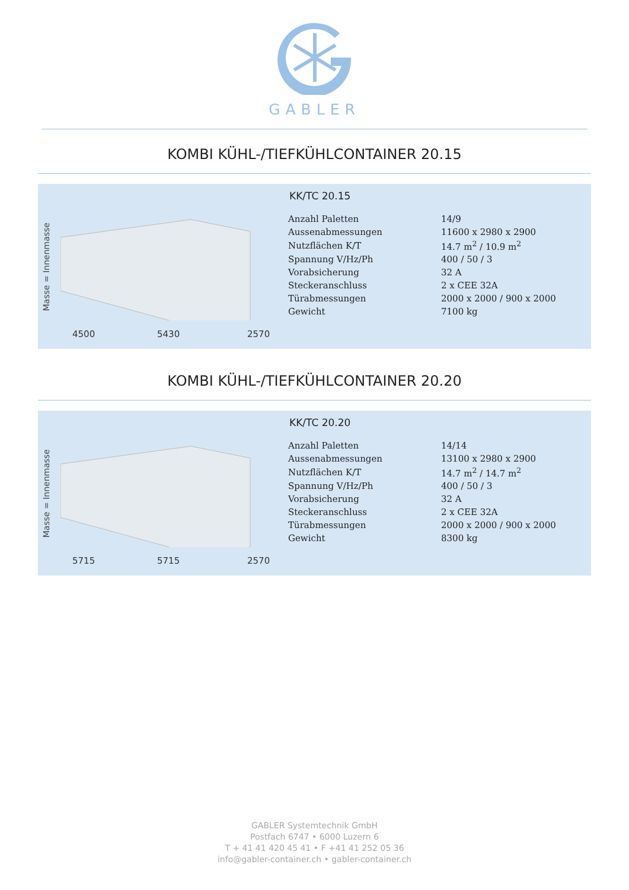GABLER
KOMBI KÜHL-/TIEFKÜHLCONTAINER 20.15
Masse = Innenmasse
4500 5430 2570
KK/TC 20.15
| Anzahl Paletten | 14/9 |
| Aussenabmessungen | 11600 x 2980 x 2900 |
| Nutzflächen K/T | 14.7 m<sup>2</sup> / 10.9 m<sup>2</sup> |
| Spannung V/Hz/Ph | 400 / 50 / 3 |
| Vorabsicherung | 32 A |
| Steckeranschluss | 2 x CEE 32A |
| Türabmessungen | 2000 x 2000 / 900 x 2000 |
| Gewicht | 7100 kg |
KOMBI KÜHL-/TIEFKÜHLCONTAINER 20.20
Masse = Innenmasse
5715 5715 2570
KK/TC 20.20
| Anzahl Paletten | 14/14 |
| Aussenabmessungen | 13100 x 2980 x 2900 |
| Nutzflächen K/T | 14.7 m<sup>2</sup> / 14.7 m<sup>2</sup> |
| Spannung V/Hz/Ph | 400 / 50 / 3 |
| Vorabsicherung | 32 A |
| Steckeranschluss | 2 x CEE 32A |
| Türabmessungen | 2000 x 2000 / 900 x 2000 |
| Gewicht | 8300 kg |
GABLER Systemtechnik GmbH
Postfach 6747 • 6000 Luzern 6
T + 41 41 420 45 41 • F +41 41 252 05 36
info@gabler-container.ch • gabler-container.ch